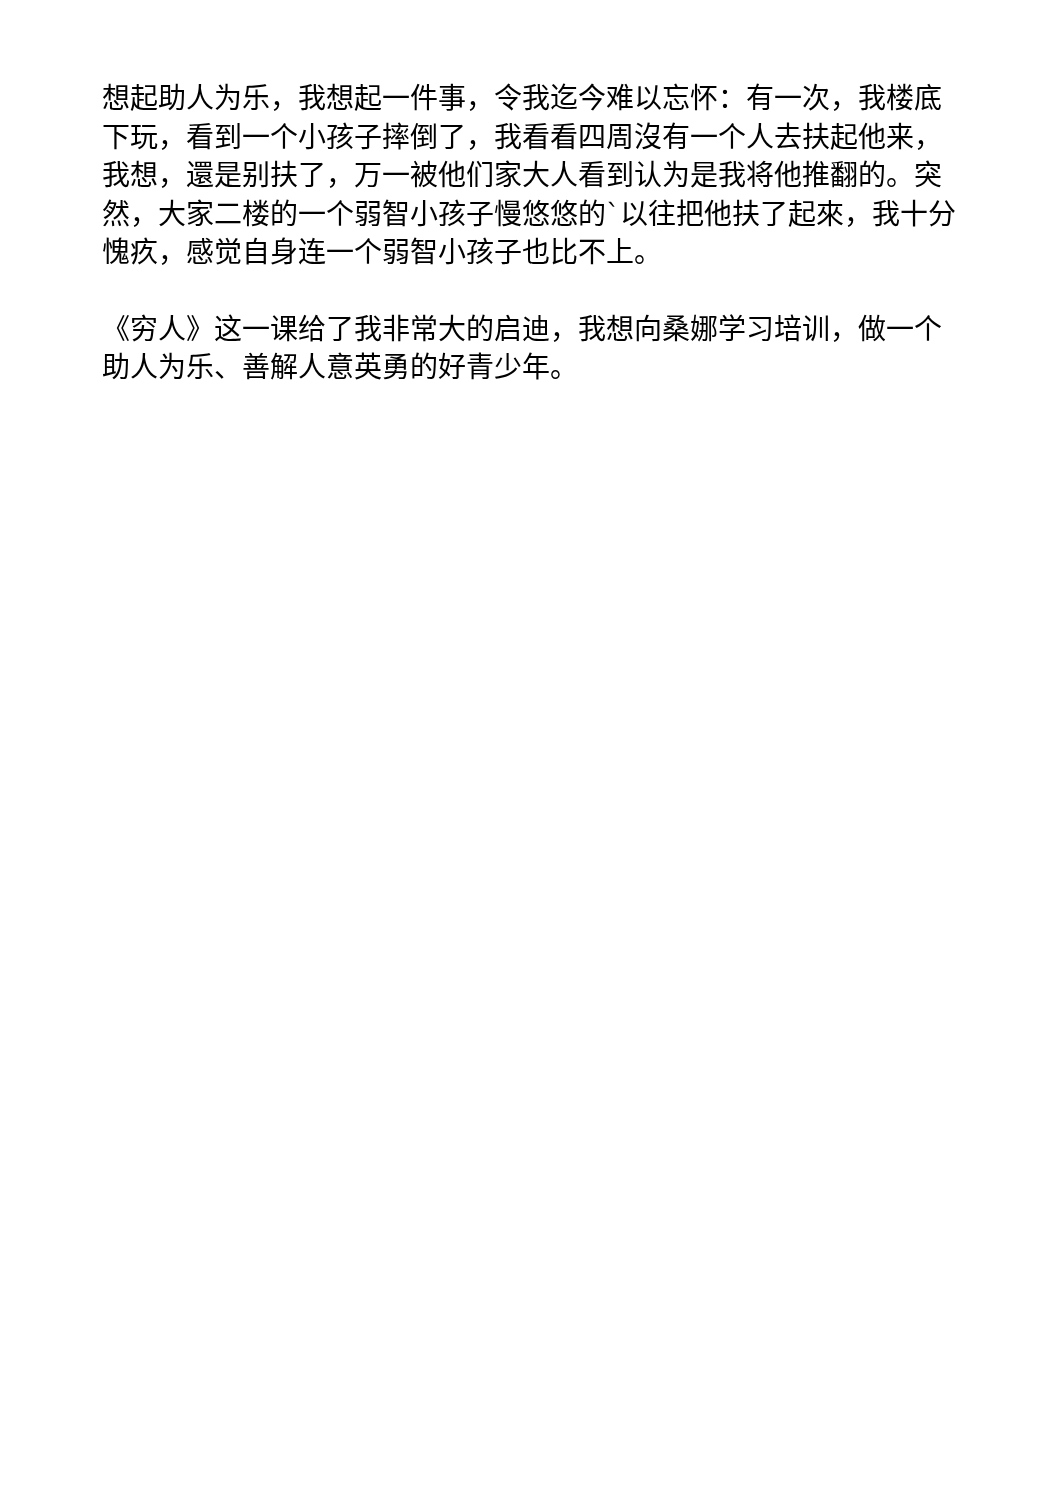想起助人为乐，我想起一件事，令我迄今难以忘怀：有一次，我楼底下玩，看到一个小孩子摔倒了，我看看四周沒有一个人去扶起他来，我想，還是别扶了，万一被他们家大人看到认为是我将他推翻的。突然，大家二楼的一个弱智小孩子慢悠悠的`以往把他扶了起來，我十分愧疚，感觉自身连一个弱智小孩子也比不上。
《穷人》这一课给了我非常大的启迪，我想向桑娜学习培训，做一个助人为乐、善解人意英勇的好青少年。